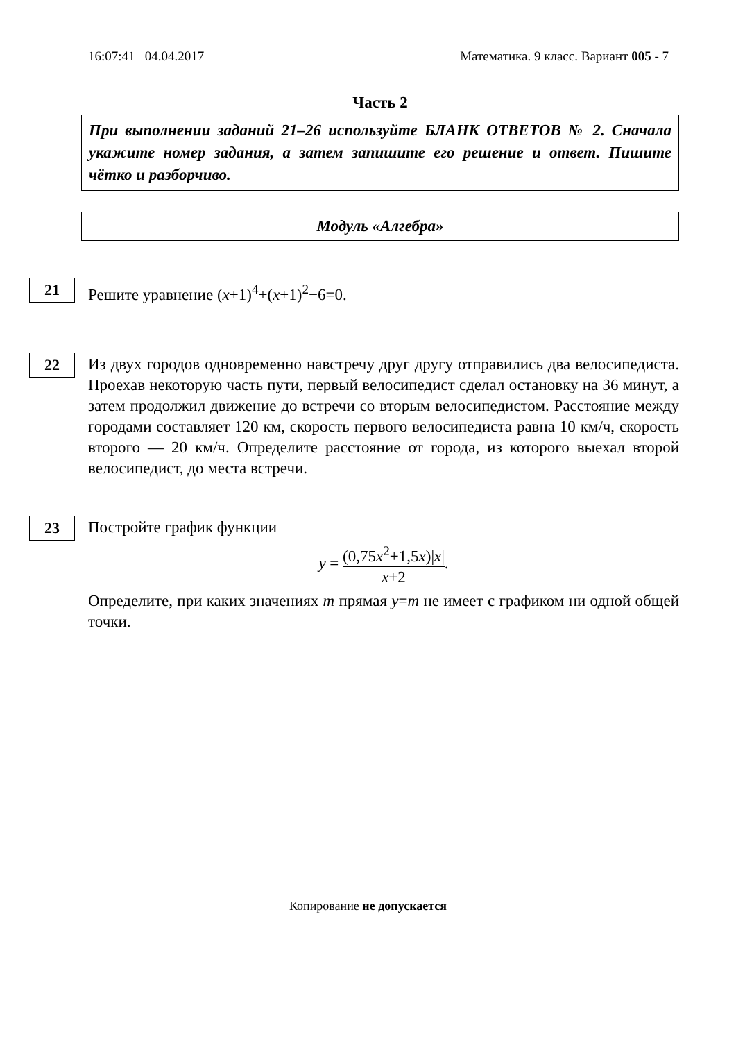16:07:41 04.04.2017 Математика. 9 класс. Вариант 005 - 7
Часть 2
При выполнении заданий 21–26 используйте БЛАНК ОТВЕТОВ № 2. Сначала укажите номер задания, а затем запишите его решение и ответ. Пишите чётко и разборчиво.
Модуль «Алгебра»
21
Решите уравнение (x+1)<sup>4</sup>+(x+1)<sup>2</sup>−6=0.
22
Из двух городов одновременно навстречу друг другу отправились два велосипедиста. Проехав некоторую часть пути, первый велосипедист сделал остановку на 36 минут, а затем продолжил движение до встречи со вторым велосипедистом. Расстояние между городами составляет 120 км, скорость первого велосипедиста равна 10 км/ч, скорость второго — 20 км/ч. Определите расстояние от города, из которого выехал второй велосипедист, до места встречи.
23
Постройте график функции
y = (0,75x<sup>2</sup>+1,5x)|x| x+2.
Определите, при каких значениях m прямая y=m не имеет с графиком ни одной общей точки.
Копирование не допускается